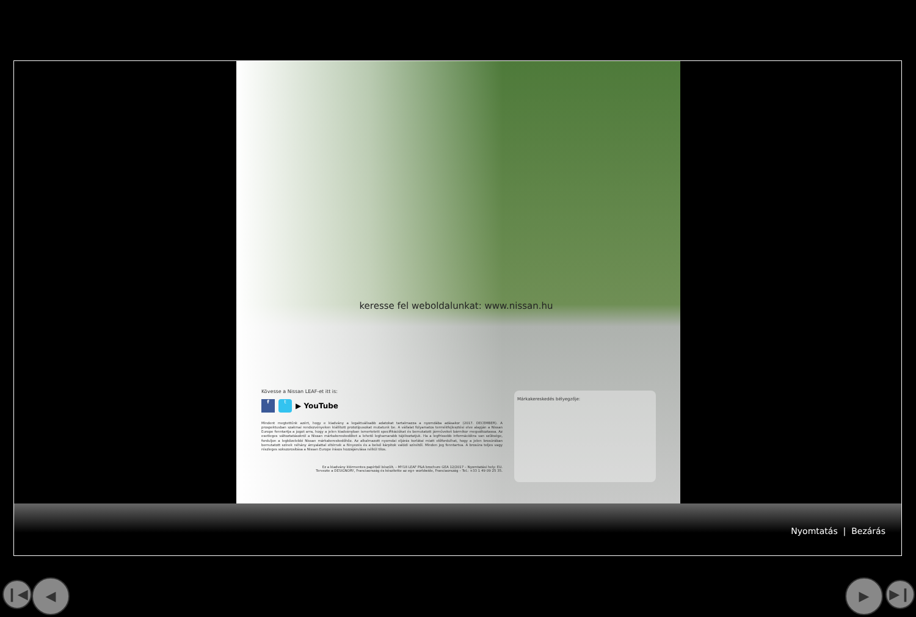keresse fel weboldalunkat: www.nissan.hu
Kövesse a Nissan LEAF-et itt is:
f t ▶ YouTube
Mindent megtettünk azért, hogy e kiadvány a legaktuálisabb adatokat tartalmazza a nyomdába adásakor (2017. DECEMBER). A prospektusban szakmai rendezvényeken kiállított prototípusokat mutatunk be. A vállalat folyamatos termékfejlesztési elve alapján a Nissan Europe fenntartja a jogot arra, hogy a jelen kiadványban ismertetett specifikációkat és bemutatott járműveket bármikor megváltoztassa. Az esetleges változtatásokról a Nissan márkakereskedőket a lehető leghamarabb tájékoztatjuk. Ha a legfrissebb információkra van szüksége, forduljon a legközelebbi Nissan márkakereskedőhöz. Az alkalmazott nyomdai eljárás korlátai miatt előfordulhat, hogy a jelen brosúrában bemutatott színek néhány árnyalattal eltérnek a fényezés és a belső kárpitok valódi színétől. Minden jog fenntartva. A brosúra teljes vagy részleges sokszorosítása a Nissan Europe írásos hozzájárulása nélkül tilos.
Ez a kiadvány klórmentes papírból készült. – MY18 LEAF P&A brochure GEA 12/2017 – Nyomtatási hely: EU.
Tervezte a DESIGNORY, Franciaország és készítette az eg+ worldwide, Franciaország – Tel.: +33 1 49 09 25 35.
Márkakereskedés bélyegzője:
Nyomtatás | Bezárás
❙◀ ◀ ▶ ▶❙